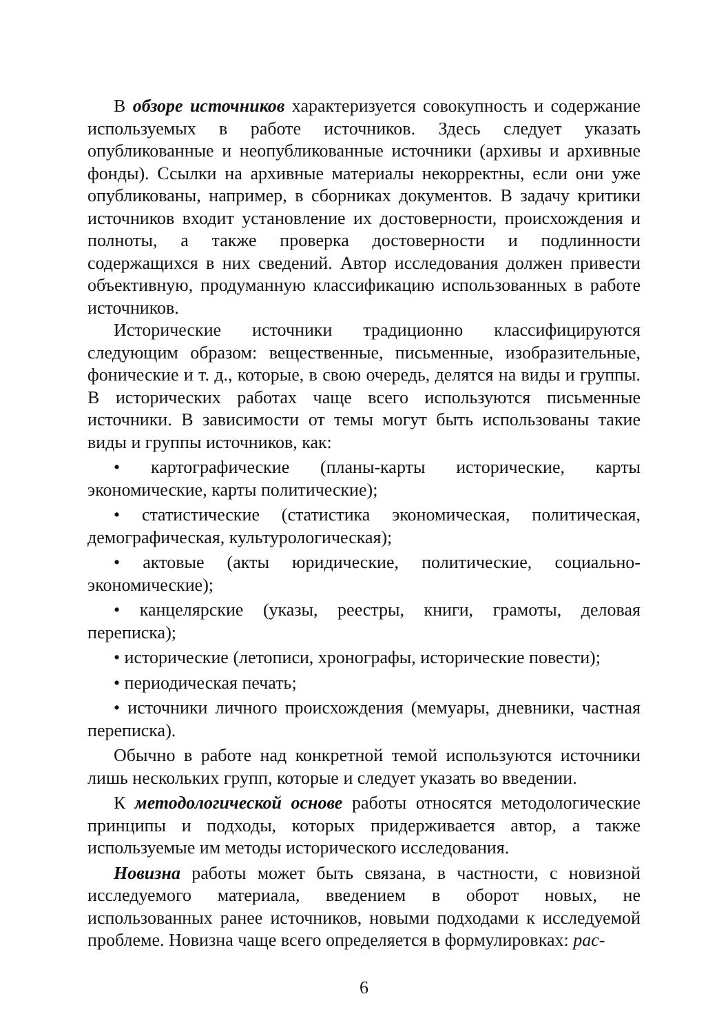В обзоре источников характеризуется совокупность и содержание используемых в работе источников. Здесь следует указать опубликованные и неопубликованные источники (архивы и архивные фонды). Ссылки на архивные материалы некорректны, если они уже опубликованы, например, в сборниках документов. В задачу критики источников входит установление их достоверности, происхождения и полноты, а также проверка достоверности и подлинности содержащихся в них сведений. Автор исследования должен привести объективную, продуманную классификацию использованных в работе источников.
Исторические источники традиционно классифицируются следующим образом: вещественные, письменные, изобразительные, фонические и т. д., которые, в свою очередь, делятся на виды и группы. В исторических работах чаще всего используются письменные источники. В зависимости от темы могут быть использованы такие виды и группы источников, как:
• картографические (планы-карты исторические, карты экономические, карты политические);
• статистические (статистика экономическая, политическая, демографическая, культурологическая);
• актовые (акты юридические, политические, социально-экономические);
• канцелярские (указы, реестры, книги, грамоты, деловая переписка);
• исторические (летописи, хронографы, исторические повести);
• периодическая печать;
• источники личного происхождения (мемуары, дневники, частная переписка).
Обычно в работе над конкретной темой используются источники лишь нескольких групп, которые и следует указать во введении.
К методологической основе работы относятся методологические принципы и подходы, которых придерживается автор, а также используемые им методы исторического исследования.
Новизна работы может быть связана, в частности, с новизной исследуемого материала, введением в оборот новых, не использованных ранее источников, новыми подходами к исследуемой проблеме. Новизна чаще всего определяется в формулировках: рас-
6